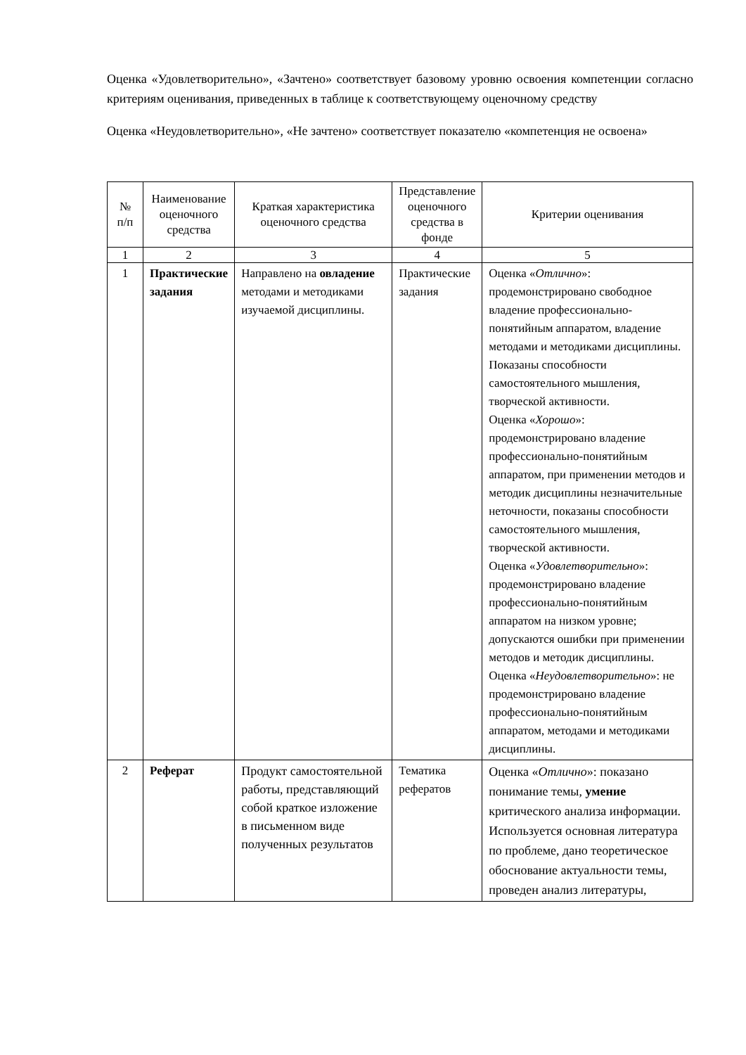Оценка «Удовлетворительно», «Зачтено» соответствует базовому уровню освоения компетенции согласно критериям оценивания, приведенных в таблице к соответствующему оценочному средству
Оценка «Неудовлетворительно», «Не зачтено» соответствует показателю «компетенция не освоена»
| № п/п | Наименование оценочного средства | Краткая характеристика оценочного средства | Представление оценочного средства в фонде | Критерии оценивания |
| --- | --- | --- | --- | --- |
| 1 | 2 | 3 | 4 | 5 |
| 1 | Практические задания | Направлено на овладение методами и методиками изучаемой дисциплины. | Практические задания | Оценка « Отлично »: продемонстрировано свободное владение профессионально-понятийным аппаратом, владение методами и методиками дисциплины. Показаны способности самостоятельного мышления, творческой активности. Оценка « Хорошо »: продемонстрировано владение профессионально-понятийным аппаратом, при применении методов и методик дисциплины незначительные неточности, показаны способности самостоятельного мышления, творческой активности. Оценка « Удовлетворительно »: продемонстрировано владение профессионально-понятийным аппаратом на низком уровне; допускаются ошибки при применении методов и методик дисциплины. Оценка « Неудовлетворительно »: не продемонстрировано владение профессионально-понятийным аппаратом, методами и методиками дисциплины. |
| 2 | Реферат | Продукт самостоятельной работы, представляющий собой краткое изложение в письменном виде полученных результатов | Тематика рефератов | Оценка « Отлично »: показано понимание темы, умение критического анализа информации. Используется основная литература по проблеме, дано теоретическое обоснование актуальности темы, проведен анализ литературы, |